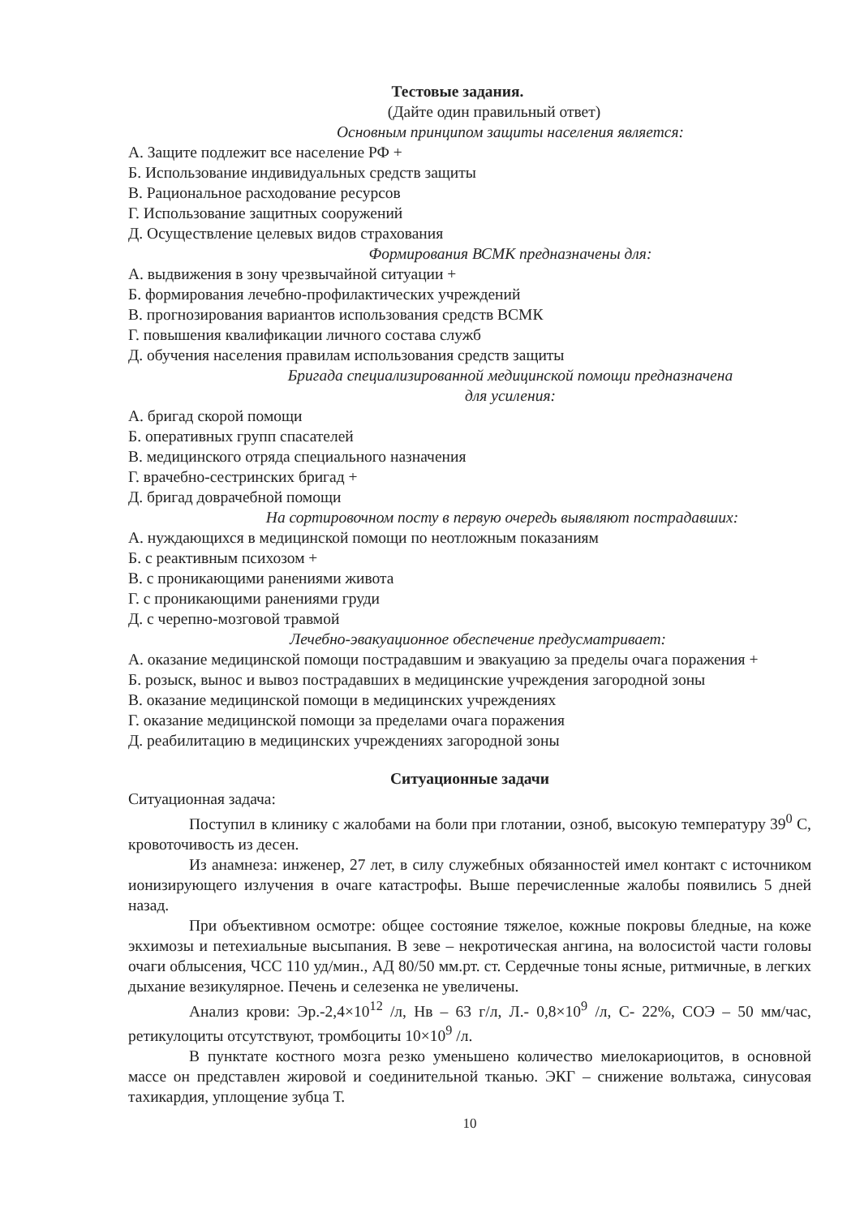Тестовые задания.
(Дайте один правильный ответ)
Основным принципом защиты населения является:
А. Защите подлежит все население РФ +
Б. Использование индивидуальных средств защиты
В. Рациональное расходование ресурсов
Г. Использование защитных сооружений
Д. Осуществление целевых видов страхования
Формирования ВСМК предназначены для:
А. выдвижения в зону чрезвычайной ситуации +
Б. формирования лечебно-профилактических учреждений
В. прогнозирования вариантов использования средств ВСМК
Г. повышения квалификации личного состава служб
Д. обучения населения правилам использования средств защиты
Бригада специализированной медицинской помощи предназначена
для усиления:
А. бригад скорой помощи
Б. оперативных групп спасателей
В. медицинского отряда специального назначения
Г. врачебно-сестринских бригад +
Д. бригад доврачебной помощи
На сортировочном посту в первую очередь выявляют пострадавших:
А. нуждающихся в медицинской помощи по неотложным показаниям
Б. с реактивным психозом +
В. с проникающими ранениями живота
Г. с проникающими ранениями груди
Д. с черепно-мозговой травмой
Лечебно-эвакуационное обеспечение предусматривает:
А. оказание медицинской помощи пострадавшим и эвакуацию за пределы очага поражения +
Б. розыск, вынос и вывоз пострадавших в медицинские учреждения загородной зоны
В. оказание медицинской помощи в медицинских учреждениях
Г. оказание медицинской помощи за пределами очага поражения
Д. реабилитацию в медицинских учреждениях загородной зоны
Ситуационные задачи
Ситуационная задача:
Поступил в клинику с жалобами на боли при глотании, озноб, высокую температуру 39<sup>0</sup> С, кровоточивость из десен.
Из анамнеза: инженер, 27 лет, в силу служебных обязанностей имел контакт с источником ионизирующего излучения в очаге катастрофы. Выше перечисленные жалобы появились 5 дней назад.
При объективном осмотре: общее состояние тяжелое, кожные покровы бледные, на коже экхимозы и петехиальные высыпания. В зеве – некротическая ангина, на волосистой части головы очаги облысения, ЧСС 110 уд/мин., АД 80/50 мм.рт. ст. Сердечные тоны ясные, ритмичные, в легких дыхание везикулярное. Печень и селезенка не увеличены.
Анализ крови: Эр.-2,4×10<sup>12</sup> /л, Нв – 63 г/л, Л.- 0,8×10<sup>9</sup> /л, С- 22%, СОЭ – 50 мм/час, ретикулоциты отсутствуют, тромбоциты 10×10<sup>9</sup> /л.
В пунктате костного мозга резко уменьшено количество миелокариоцитов, в основной массе он представлен жировой и соединительной тканью. ЭКГ – снижение вольтажа, синусовая тахикардия, уплощение зубца Т.
10